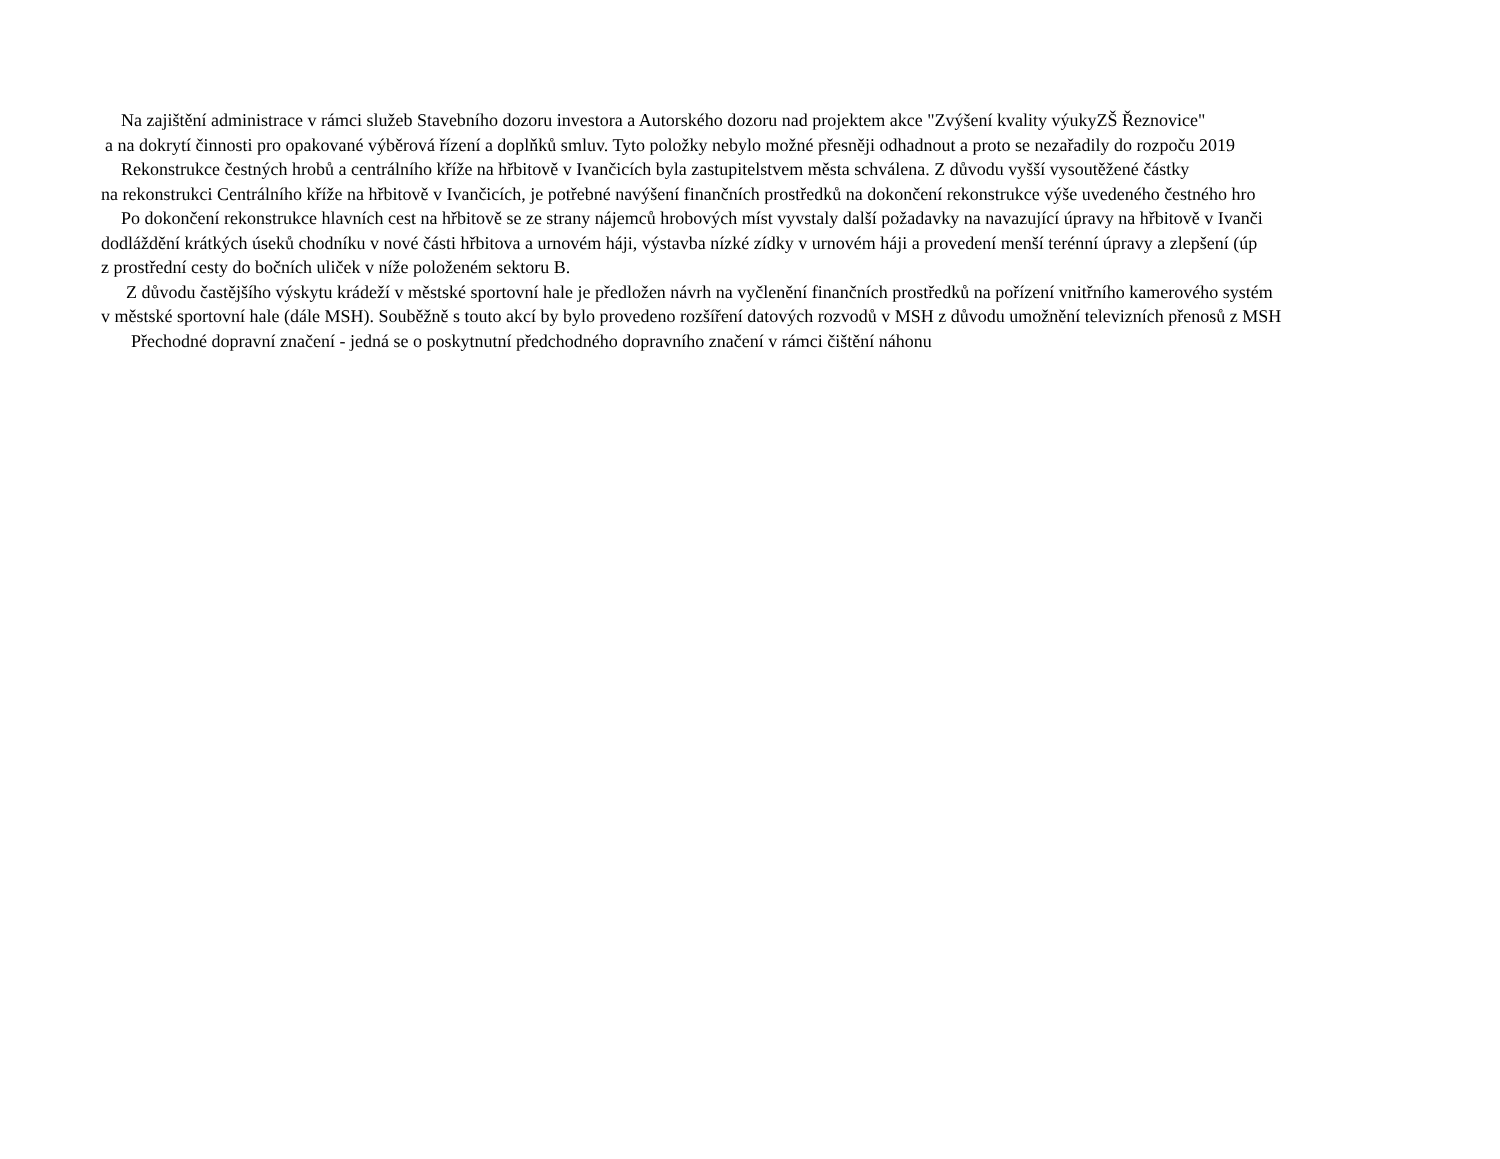Na zajištění administrace v rámci služeb Stavebního dozoru investora a Autorského dozoru nad projektem akce "Zvýšení kvality výukyZŠ Řeznovice"
a na dokrytí činnosti pro opakované výběrová řízení a doplňků smluv. Tyto položky nebylo možné přesněji odhadnout a proto se nezařadily do rozpoču 2019
Rekonstrukce čestných hrobů a centrálního kříže na hřbitově v Ivančicích byla zastupitelstvem města schválena. Z důvodu vyšší vysoutěžené částky
na rekonstrukci Centrálního kříže na hřbitově v Ivančicích, je potřebné navýšení finančních prostředků na dokončení rekonstrukce výše uvedeného čestného hro
Po dokončení rekonstrukce hlavních cest na hřbitově se ze strany nájemců hrobových míst vyvstaly další požadavky na navazující úpravy na hřbitově v Ivanči
dodláždění krátkých úseků chodníku v nové části hřbitova a urnovém háji, výstavba nízké zídky v urnovém háji a provedení menší terénní úpravy a zlepšení (úp
z prostřední cesty do bočních uliček v níže položeném sektoru B.
Z důvodu častějšího výskytu krádeží v městské sportovní hale je předložen návrh na vyčlenění finančních prostředků na pořízení vnitřního kamerového systém
v městské sportovní hale (dále MSH). Souběžně s touto akcí by bylo provedeno rozšíření datových rozvodů v MSH z důvodu umožnění televizních přenosů z MSH
Přechodné dopravní značení - jedná se o poskytnutní předchodného dopravního značení v rámci čištění náhonu